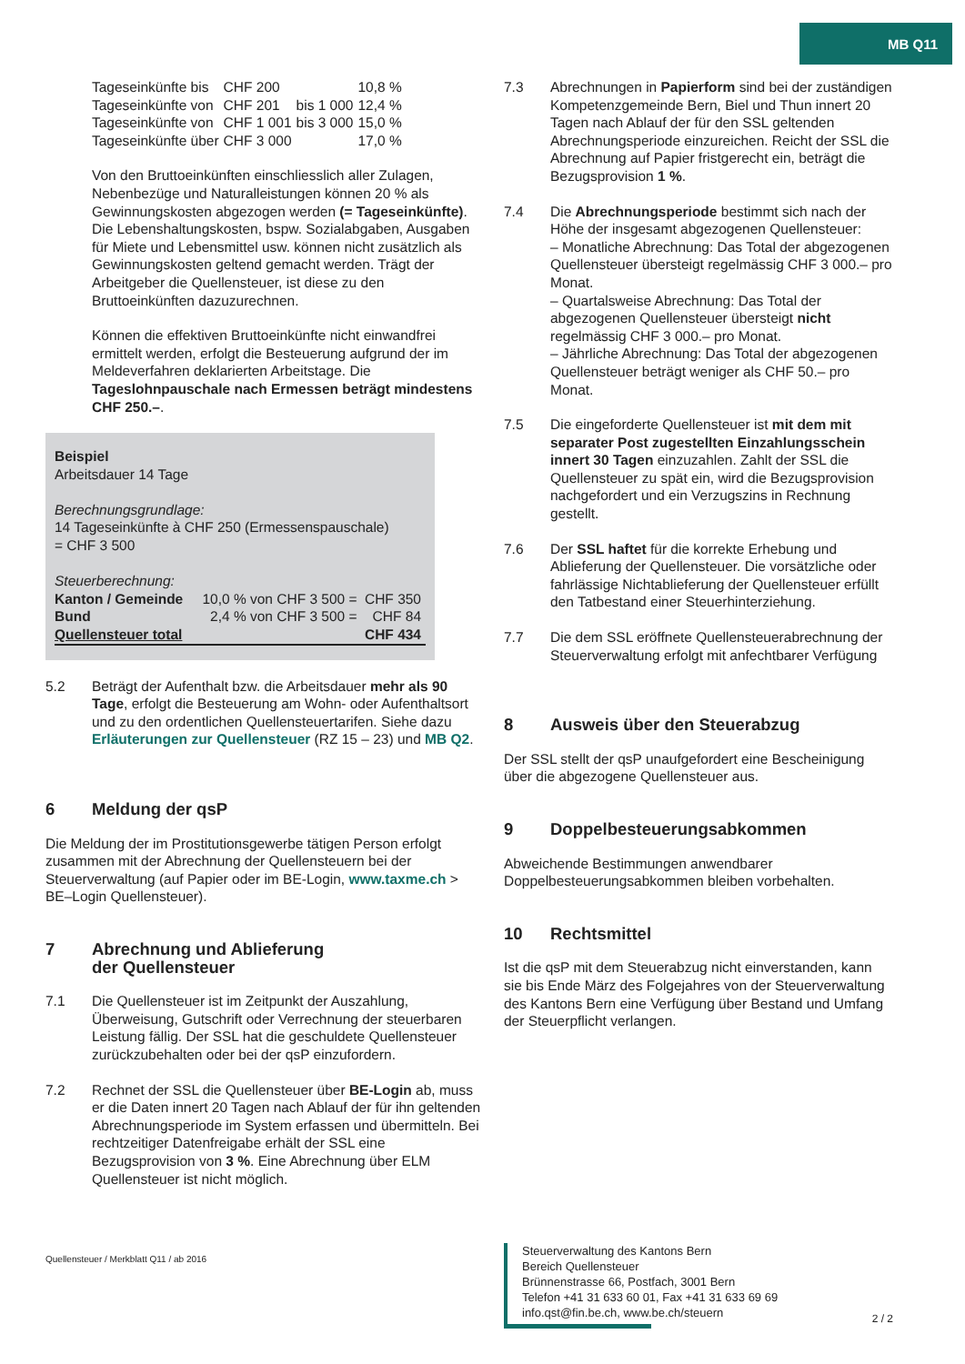MB Q11
| Tageseinkünfte bis | CHF 200 | | 10,8 % |
| Tageseinkünfte von | CHF 201 | bis 1 000 | 12,4 % |
| Tageseinkünfte von | CHF 1 001 | bis 3 000 | 15,0 % |
| Tageseinkünfte über | CHF 3 000 | | 17,0 % |
Von den Bruttoeinkünften einschliesslich aller Zulagen, Nebenbezüge und Naturalleistungen können 20 % als Gewinnungskosten abgezogen werden (= Tageseinkünfte). Die Lebenshaltungskosten, bspw. Sozialabgaben, Ausgaben für Miete und Lebensmittel usw. können nicht zusätzlich als Gewinnungskosten geltend gemacht werden. Trägt der Arbeitgeber die Quellensteuer, ist diese zu den Bruttoeinkünften dazuzurechnen.
Können die effektiven Bruttoeinkünfte nicht einwandfrei ermittelt werden, erfolgt die Besteuerung aufgrund der im Meldeverfahren deklarierten Arbeitstage. Die Tageslohnpauschale nach Ermessen beträgt mindestens CHF 250.–.
Beispiel
Arbeitsdauer 14 Tage
Berechnungsgrundlage:
14 Tageseinkünfte à CHF 250 (Ermessenspauschale)
= CHF 3 500
Steuerberechnung:
| Kanton / Gemeinde | 10,0 % von CHF 3 500 = | CHF 350 |
| Bund | 2,4 % von CHF 3 500 = | CHF 84 |
| Quellensteuer total | | CHF 434 |
5.2 Beträgt der Aufenthalt bzw. die Arbeitsdauer mehr als 90 Tage, erfolgt die Besteuerung am Wohn- oder Aufenthaltsort und zu den ordentlichen Quellensteuertarifen. Siehe dazu Erläuterungen zur Quellensteuer (RZ 15 – 23) und MB Q2.
6 Meldung der qsP
Die Meldung der im Prostitutionsgewerbe tätigen Person erfolgt zusammen mit der Abrechnung der Quellensteuern bei der Steuerverwaltung (auf Papier oder im BE-Login, www.taxme.ch > BE–Login Quellensteuer).
7 Abrechnung und Ablieferung
der Quellensteuer
7.1 Die Quellensteuer ist im Zeitpunkt der Auszahlung, Überweisung, Gutschrift oder Verrechnung der steuerbaren Leistung fällig. Der SSL hat die geschuldete Quellensteuer zurückzubehalten oder bei der qsP einzufordern.
7.2 Rechnet der SSL die Quellensteuer über BE-Login ab, muss er die Daten innert 20 Tagen nach Ablauf der für ihn geltenden Abrechnungsperiode im System erfassen und übermitteln. Bei rechtzeitiger Datenfreigabe erhält der SSL eine Bezugsprovision von 3 %. Eine Abrechnung über ELM Quellensteuer ist nicht möglich.
Quellensteuer / Merkblatt Q11 / ab 2016
7.3 Abrechnungen in Papierform sind bei der zuständigen Kompetenzgemeinde Bern, Biel und Thun innert 20 Tagen nach Ablauf der für den SSL geltenden Abrechnungsperiode einzureichen. Reicht der SSL die Abrechnung auf Papier fristgerecht ein, beträgt die Bezugsprovision 1 %.
7.4 Die Abrechnungsperiode bestimmt sich nach der Höhe der insgesamt abgezogenen Quellensteuer:
– Monatliche Abrechnung: Das Total der abgezogenen Quellensteuer übersteigt regelmässig CHF 3 000.– pro Monat.
– Quartalsweise Abrechnung: Das Total der abgezogenen Quellensteuer übersteigt nicht regelmässig CHF 3 000.– pro Monat.
– Jährliche Abrechnung: Das Total der abgezogenen Quellensteuer beträgt weniger als CHF 50.– pro Monat.
7.5 Die eingeforderte Quellensteuer ist mit dem mit separater Post zugestellten Einzahlungsschein innert 30 Tagen einzuzahlen. Zahlt der SSL die Quellensteuer zu spät ein, wird die Bezugsprovision nachgefordert und ein Verzugszins in Rechnung gestellt.
7.6 Der SSL haftet für die korrekte Erhebung und Ablieferung der Quellensteuer. Die vorsätzliche oder fahrlässige Nichtablieferung der Quellensteuer erfüllt den Tatbestand einer Steuerhinterziehung.
7.7 Die dem SSL eröffnete Quellensteuerabrechnung der Steuerverwaltung erfolgt mit anfechtbarer Verfügung
8 Ausweis über den Steuerabzug
Der SSL stellt der qsP unaufgefordert eine Bescheinigung über die abgezogene Quellensteuer aus.
9 Doppelbesteuerungsabkommen
Abweichende Bestimmungen anwendbarer Doppelbesteuerungsabkommen bleiben vorbehalten.
10 Rechtsmittel
Ist die qsP mit dem Steuerabzug nicht einverstanden, kann sie bis Ende März des Folgejahres von der Steuerverwaltung des Kantons Bern eine Verfügung über Bestand und Umfang der Steuerpflicht verlangen.
Steuerverwaltung des Kantons Bern
Bereich Quellensteuer
Brünnenstrasse 66, Postfach, 3001 Bern
Telefon +41 31 633 60 01, Fax +41 31 633 69 69
info.qst@fin.be.ch, www.be.ch/steuern
2 / 2